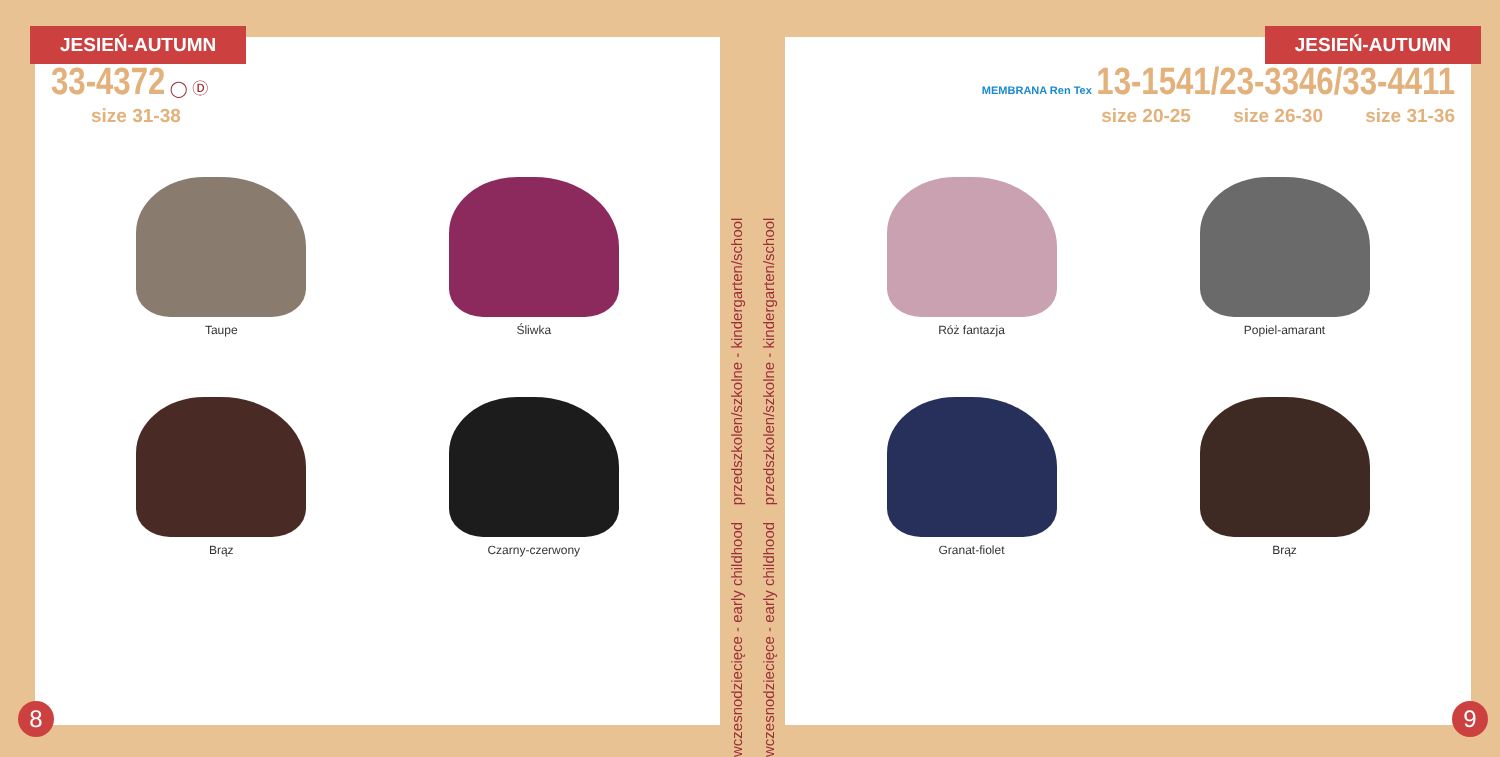JESIEŃ-AUTUMN
33-4372 ◯ Ⓓ
size 31-38
Taupe
Śliwka
Brąz
Czarny-czerwony
8
wczesnodziecięce - early childhood przedszkolen/szkolne - kindergarten/school
wczesnodziecięce - early childhood przedszkolen/szkolne - kindergarten/school
JESIEŃ-AUTUMN
MEMBRANA Ren Tex 13-1541/23-3346/33-4411
size 20-25 size 26-30 size 31-36
Róż fantazja
Popiel-amarant
Granat-fiolet
Brąz
9